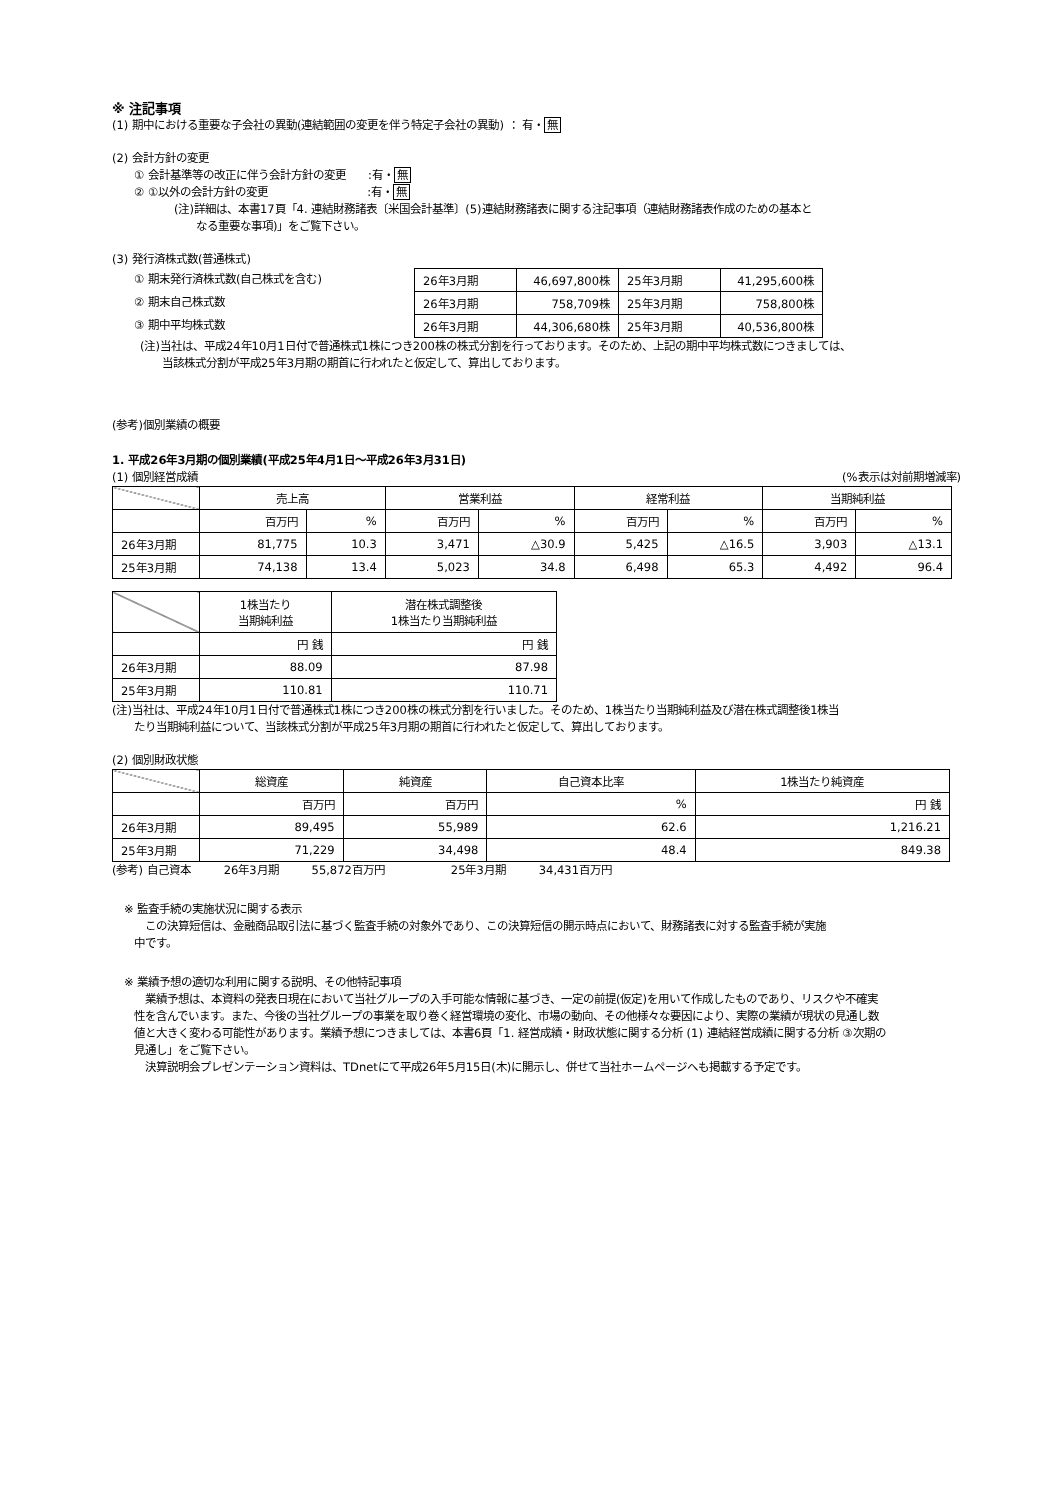※ 注記事項
(1) 期中における重要な子会社の異動(連結範囲の変更を伴う特定子会社の異動) ： 有・無
(2) 会計方針の変更
① 会計基準等の改正に伴う会計方針の変更　　:有・無
② ①以外の会計方針の変更　　　　　　　　　:有・無
(注)詳細は、本書17頁「4. 連結財務諸表〔米国会計基準〕(5)連結財務諸表に関する注記事項（連結財務諸表作成のための基本と
　　なる重要な事項)」をご覧下さい。
(3) 発行済株式数(普通株式)
① 期末発行済株式数(自己株式を含む)
② 期末自己株式数
③ 期中平均株式数
| 26年3月期 | 46,697,800株 | 25年3月期 | 41,295,600株 |
| 26年3月期 | 758,709株 | 25年3月期 | 758,800株 |
| 26年3月期 | 44,306,680株 | 25年3月期 | 40,536,800株 |
(注)当社は、平成24年10月1日付で普通株式1株につき200株の株式分割を行っております。そのため、上記の期中平均株式数につきましては、
　　当該株式分割が平成25年3月期の期首に行われたと仮定して、算出しております。
(参考)個別業績の概要
1. 平成26年3月期の個別業績(平成25年4月1日～平成26年3月31日)
(1) 個別経営成績 (%表示は対前期増減率)
| | 売上高 | | 営業利益 | | 経常利益 | | 当期純利益 | |
| | 百万円 | % | 百万円 | % | 百万円 | % | 百万円 | % |
| 26年3月期 | 81,775 | 10.3 | 3,471 | △30.9 | 5,425 | △16.5 | 3,903 | △13.1 |
| 25年3月期 | 74,138 | 13.4 | 5,023 | 34.8 | 6,498 | 65.3 | 4,492 | 96.4 |
| | 1株当たり 当期純利益 | 潜在株式調整後 1株当たり当期純利益 |
| | 円 銭 | 円 銭 |
| 26年3月期 | 88.09 | 87.98 |
| 25年3月期 | 110.81 | 110.71 |
(注)当社は、平成24年10月1日付で普通株式1株につき200株の株式分割を行いました。そのため、1株当たり当期純利益及び潜在株式調整後1株当
　　たり当期純利益について、当該株式分割が平成25年3月期の期首に行われたと仮定して、算出しております。
(2) 個別財政状態
| | 総資産 | 純資産 | 自己資本比率 | 1株当たり純資産 |
| | 百万円 | 百万円 | % | 円 銭 |
| 26年3月期 | 89,495 | 55,989 | 62.6 | 1,216.21 |
| 25年3月期 | 71,229 | 34,498 | 48.4 | 849.38 |
(参考) 自己資本　　　26年3月期　　　55,872百万円　　　　　　25年3月期　　　34,431百万円
※ 監査手続の実施状況に関する表示
　この決算短信は、金融商品取引法に基づく監査手続の対象外であり、この決算短信の開示時点において、財務諸表に対する監査手続が実施
中です。
※ 業績予想の適切な利用に関する説明、その他特記事項
　業績予想は、本資料の発表日現在において当社グループの入手可能な情報に基づき、一定の前提(仮定)を用いて作成したものであり、リスクや不確実
性を含んでいます。また、今後の当社グループの事業を取り巻く経営環境の変化、市場の動向、その他様々な要因により、実際の業績が現状の見通し数
値と大きく変わる可能性があります。業績予想につきましては、本書6頁「1. 経営成績・財政状態に関する分析 (1) 連結経営成績に関する分析 ③次期の
見通し」をご覧下さい。
　決算説明会プレゼンテーション資料は、TDnetにて平成26年5月15日(木)に開示し、併せて当社ホームページへも掲載する予定です。